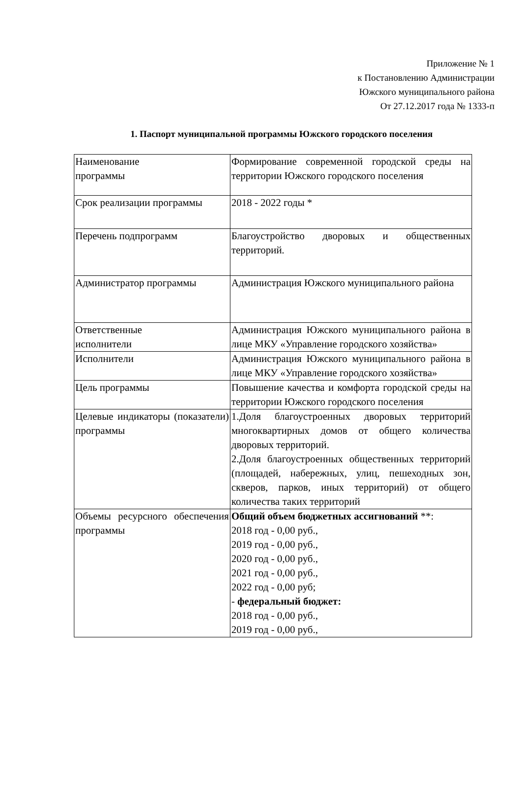Приложение № 1
к Постановлению Администрации
Южского муниципального района
От 27.12.2017 года № 1333-п
1. Паспорт муниципальной программы Южского городского поселения
| Наименование программы | Формирование современной городской среды на территории Южского городского поселения |
| Срок реализации программы | 2018 - 2022 годы * |
| Перечень подпрограмм | Благоустройство дворовых и общественных территорий. |
| Администратор программы | Администрация Южского муниципального района |
| Ответственные исполнители | Администрация Южского муниципального района в лице МКУ «Управление городского хозяйства» |
| Исполнители | Администрация Южского муниципального района в лице МКУ «Управление городского хозяйства» |
| Цель программы | Повышение качества и комфорта городской среды на территории Южского городского поселения |
| Целевые индикаторы (показатели) программы | 1.Доля благоустроенных дворовых территорий многоквартирных домов от общего количества дворовых территорий. 2.Доля благоустроенных общественных территорий (площадей, набережных, улиц, пешеходных зон, скверов, парков, иных территорий) от общего количества таких территорий |
| Объемы ресурсного обеспечения программы | Общий объем бюджетных ассигнований **: 2018 год - 0,00 руб., 2019 год - 0,00 руб., 2020 год - 0,00 руб., 2021 год - 0,00 руб., 2022 год - 0,00 руб; - федеральный бюджет: 2018 год - 0,00 руб., 2019 год - 0,00 руб., |